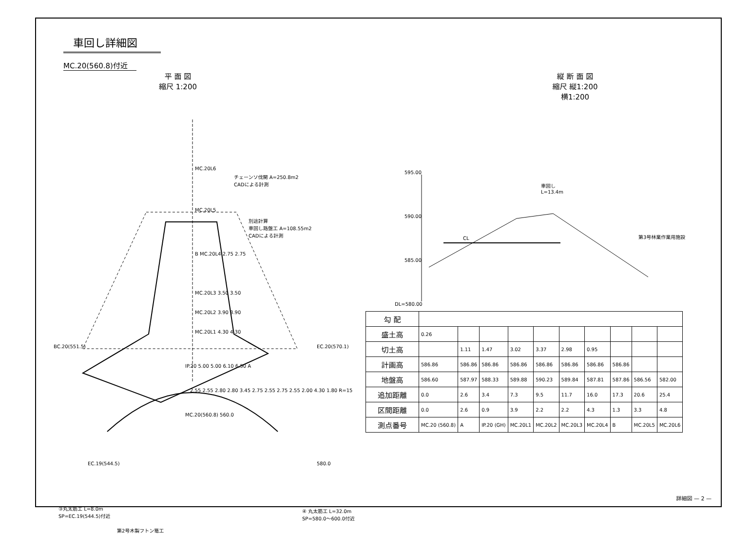車回し詳細図
MC.20(560.8)付近
平 面 図
縮尺 1:200
MC.20L6
チェーンソ伐開 A=250.8m2
CADによる計測
MC.20L5
別途計算
車回し路盤工 A=108.55m2
CADによる計測
B MC.20L4 2.75 2.75
MC.20L3 3.50 3.50
MC.20L2 3.90 3.90
MC.20L1 4.30 4.30
BC.20(551.5) EC.20(570.1)
IP.20 5.00 5.00 6.10 6.50 A
2.55 2.55 2.80 2.80 3.45 2.75 2.55 2.75 2.55 2.00 4.30 1.80 R=15
MC.20(560.8) 560.0
EC.19(544.5) 580.0
③丸太筋工 L=8.0m
SP=EC.19(544.5)付近
第2号木製フトン篭工
④ 丸太筋工 L=32.0m
SP=580.0～600.0付近
縦 断 面 図
縮尺 縦1:200
横1:200
595.00
590.00
585.00
DL=580.00
車回し
L=13.4m
CL 第3号林業作業用施設
| 勾 配 | | | | | | | | | | |
| 盛土高 | 0.26 | | | | | | | | | |
| 切土高 | | 1.11 | 1.47 | 3.02 | 3.37 | 2.98 | 0.95 | | | |
| 計画高 | 586.86 | 586.86 | 586.86 | 586.86 | 586.86 | 586.86 | 586.86 | 586.86 | | |
| 地盤高 | 586.60 | 587.97 | 588.33 | 589.88 | 590.23 | 589.84 | 587.81 | 587.86 | 586.56 | 582.00 |
| 追加距離 | 0.0 | 2.6 | 3.4 | 7.3 | 9.5 | 11.7 | 16.0 | 17.3 | 20.6 | 25.4 |
| 区間距離 | 0.0 | 2.6 | 0.9 | 3.9 | 2.2 | 2.2 | 4.3 | 1.3 | 3.3 | 4.8 |
| 測点番号 | MC.20 (560.8) | A | IP.20 (GH) | MC.20L1 | MC.20L2 | MC.20L3 | MC.20L4 | B | MC.20L5 | MC.20L6 |
詳細図 — 2 —